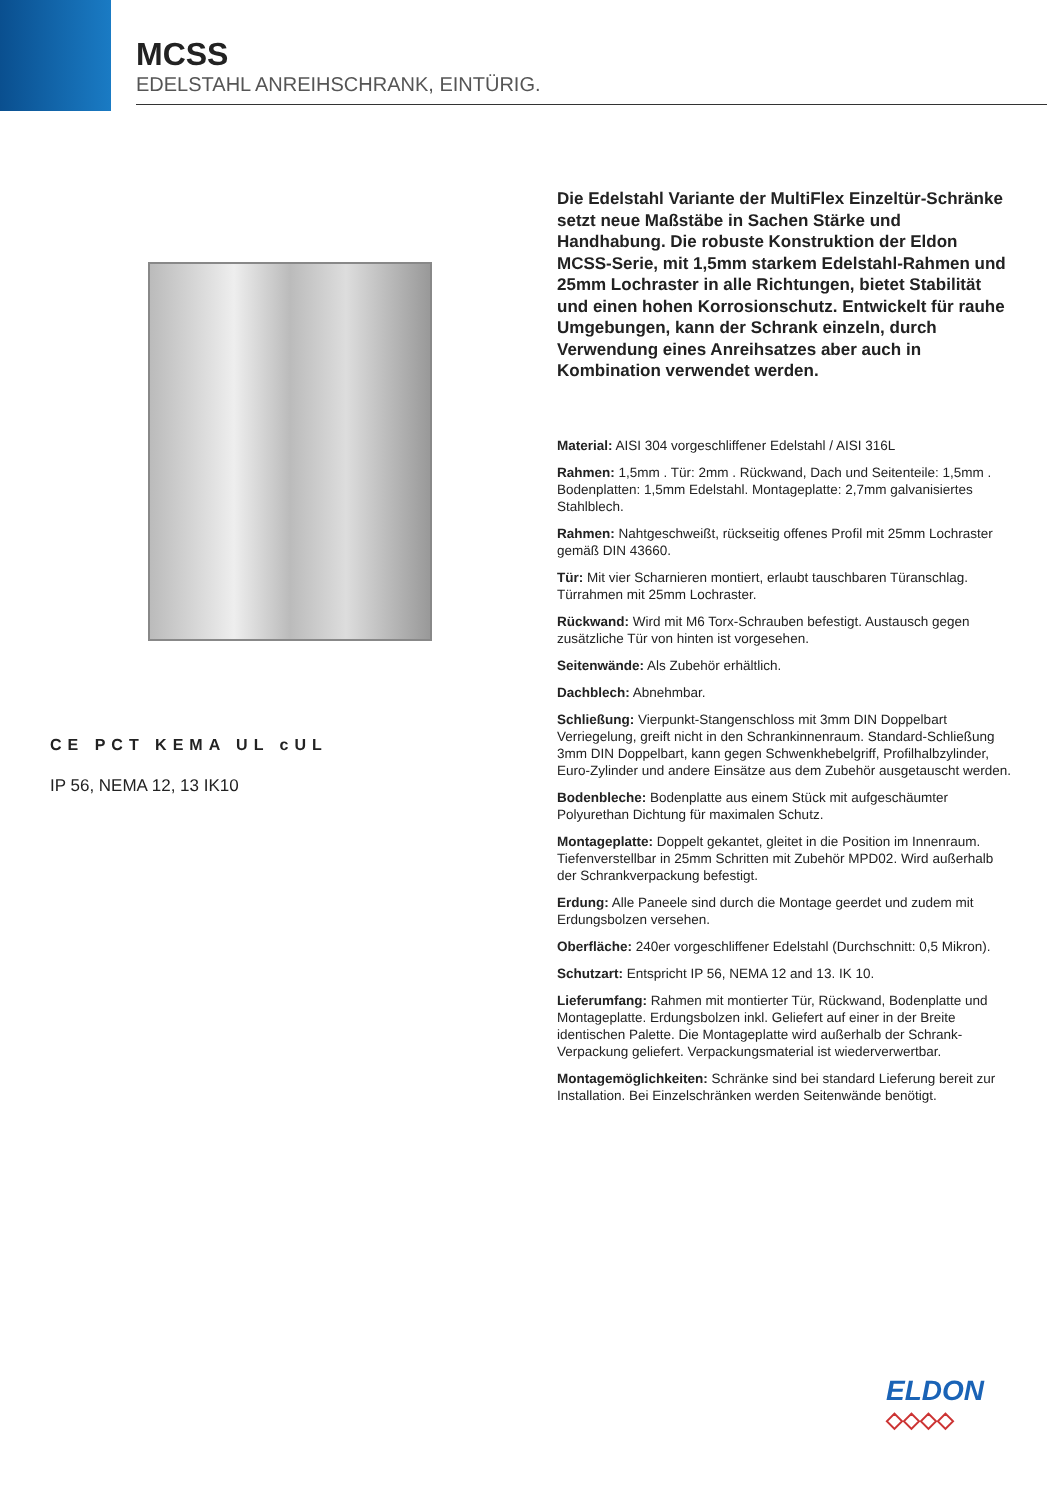MCSS
EDELSTAHL ANREIHSCHRANK, EINTÜRIG.
CE PCT KEMA UL cUL
IP 56, NEMA 12, 13 IK10
Die Edelstahl Variante der MultiFlex Einzeltür-Schränke setzt neue Maßstäbe in Sachen Stärke und Handhabung. Die robuste Konstruktion der Eldon MCSS-Serie, mit 1,5mm starkem Edelstahl-Rahmen und 25mm Lochraster in alle Richtungen, bietet Stabilität und einen hohen Korrosionschutz. Entwickelt für rauhe Umgebungen, kann der Schrank einzeln, durch Verwendung eines Anreihsatzes aber auch in Kombination verwendet werden.
Material: AISI 304 vorgeschliffener Edelstahl / AISI 316L
Rahmen: 1,5mm . Tür: 2mm . Rückwand, Dach und Seitenteile: 1,5mm . Bodenplatten: 1,5mm Edelstahl. Montageplatte: 2,7mm galvanisiertes Stahlblech.
Rahmen: Nahtgeschweißt, rückseitig offenes Profil mit 25mm Lochraster gemäß DIN 43660.
Tür: Mit vier Scharnieren montiert, erlaubt tauschbaren Türanschlag. Türrahmen mit 25mm Lochraster.
Rückwand: Wird mit M6 Torx-Schrauben befestigt. Austausch gegen zusätzliche Tür von hinten ist vorgesehen.
Seitenwände: Als Zubehör erhältlich.
Dachblech: Abnehmbar.
Schließung: Vierpunkt-Stangenschloss mit 3mm DIN Doppelbart Verriegelung, greift nicht in den Schrankinnenraum. Standard-Schließung 3mm DIN Doppelbart, kann gegen Schwenkhebelgriff, Profilhalbzylinder, Euro-Zylinder und andere Einsätze aus dem Zubehör ausgetauscht werden.
Bodenbleche: Bodenplatte aus einem Stück mit aufgeschäumter Polyurethan Dichtung für maximalen Schutz.
Montageplatte: Doppelt gekantet, gleitet in die Position im Innenraum. Tiefenverstellbar in 25mm Schritten mit Zubehör MPD02. Wird außerhalb der Schrankverpackung befestigt.
Erdung: Alle Paneele sind durch die Montage geerdet und zudem mit Erdungsbolzen versehen.
Oberfläche: 240er vorgeschliffener Edelstahl (Durchschnitt: 0,5 Mikron).
Schutzart: Entspricht IP 56, NEMA 12 and 13. IK 10.
Lieferumfang: Rahmen mit montierter Tür, Rückwand, Bodenplatte und Montageplatte. Erdungsbolzen inkl. Geliefert auf einer in der Breite identischen Palette. Die Montageplatte wird außerhalb der Schrank-Verpackung geliefert. Verpackungsmaterial ist wiederverwertbar.
Montagemöglichkeiten: Schränke sind bei standard Lieferung bereit zur Installation. Bei Einzelschränken werden Seitenwände benötigt.
ELDON
◇◇◇◇